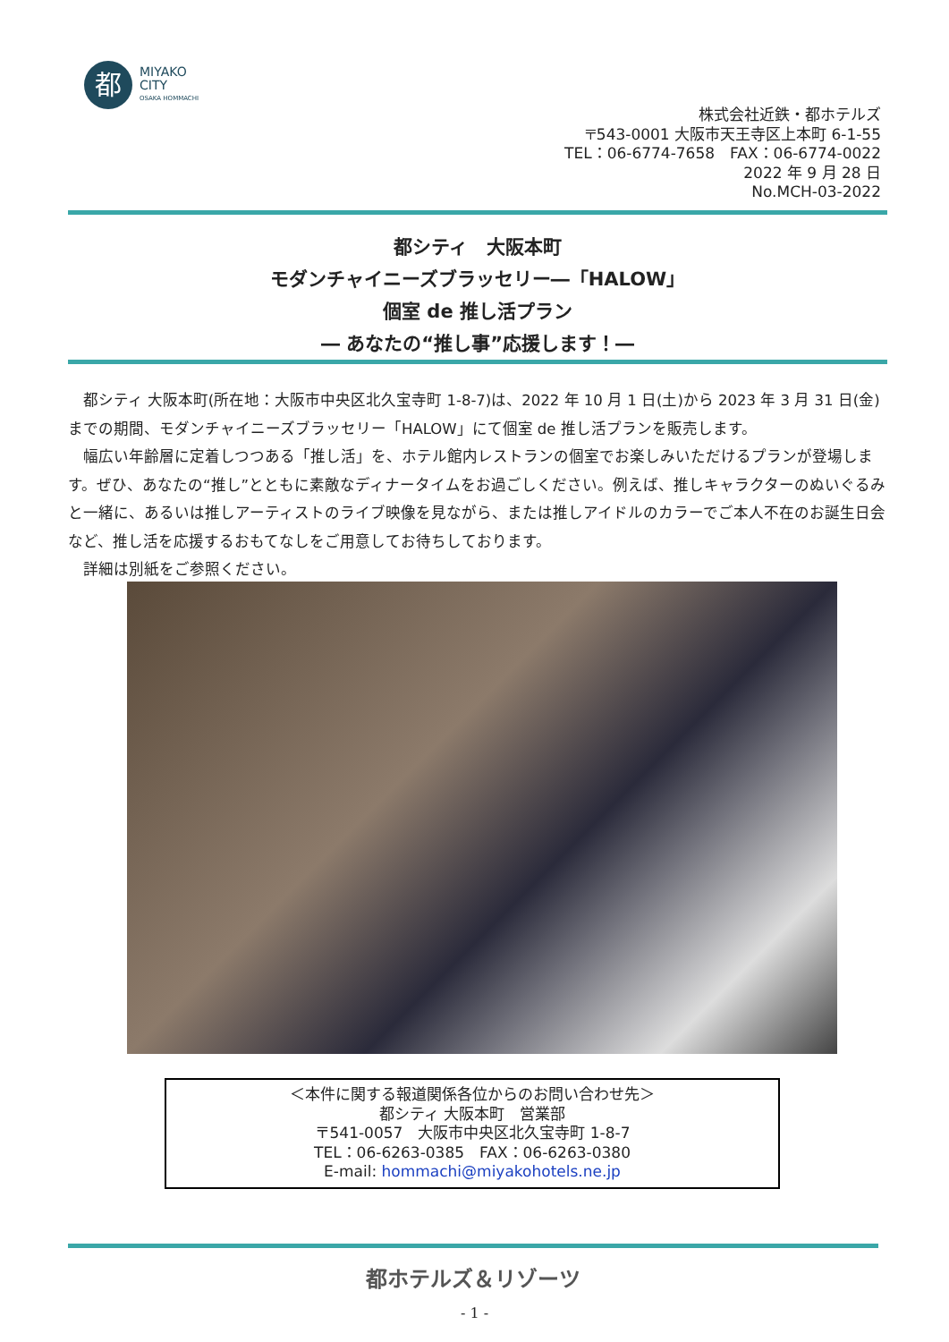都
MIYAKO
CITY
OSAKA HOMMACHI
株式会社近鉄・都ホテルズ
〒543-0001 大阪市天王寺区上本町 6-1-55
TEL：06-6774-7658　FAX：06-6774-0022
2022 年 9 月 28 日
No.MCH-03-2022
都シティ　大阪本町
モダンチャイニーズブラッセリー―「HALOW」
個室 de 推し活プラン
― あなたの“推し事”応援します！―
都シティ 大阪本町(所在地：大阪市中央区北久宝寺町 1-8-7)は、2022 年 10 月 1 日(土)から 2023 年 3 月 31 日(金)までの期間、モダンチャイニーズブラッセリー「HALOW」にて個室 de 推し活プランを販売します。
幅広い年齢層に定着しつつある「推し活」を、ホテル館内レストランの個室でお楽しみいただけるプランが登場します。ぜひ、あなたの“推し”とともに素敵なディナータイムをお過ごしください。例えば、推しキャラクターのぬいぐるみと一緒に、あるいは推しアーティストのライブ映像を見ながら、または推しアイドルのカラーでご本人不在のお誕生日会など、推し活を応援するおもてなしをご用意してお待ちしております。
詳細は別紙をご参照ください。
＜本件に関する報道関係各位からのお問い合わせ先＞
都シティ 大阪本町　営業部
〒541-0057　大阪市中央区北久宝寺町 1-8-7
TEL：06-6263-0385　FAX：06-6263-0380
E-mail: hommachi@miyakohotels.ne.jp
都ホテルズ＆リゾーツ
- 1 -